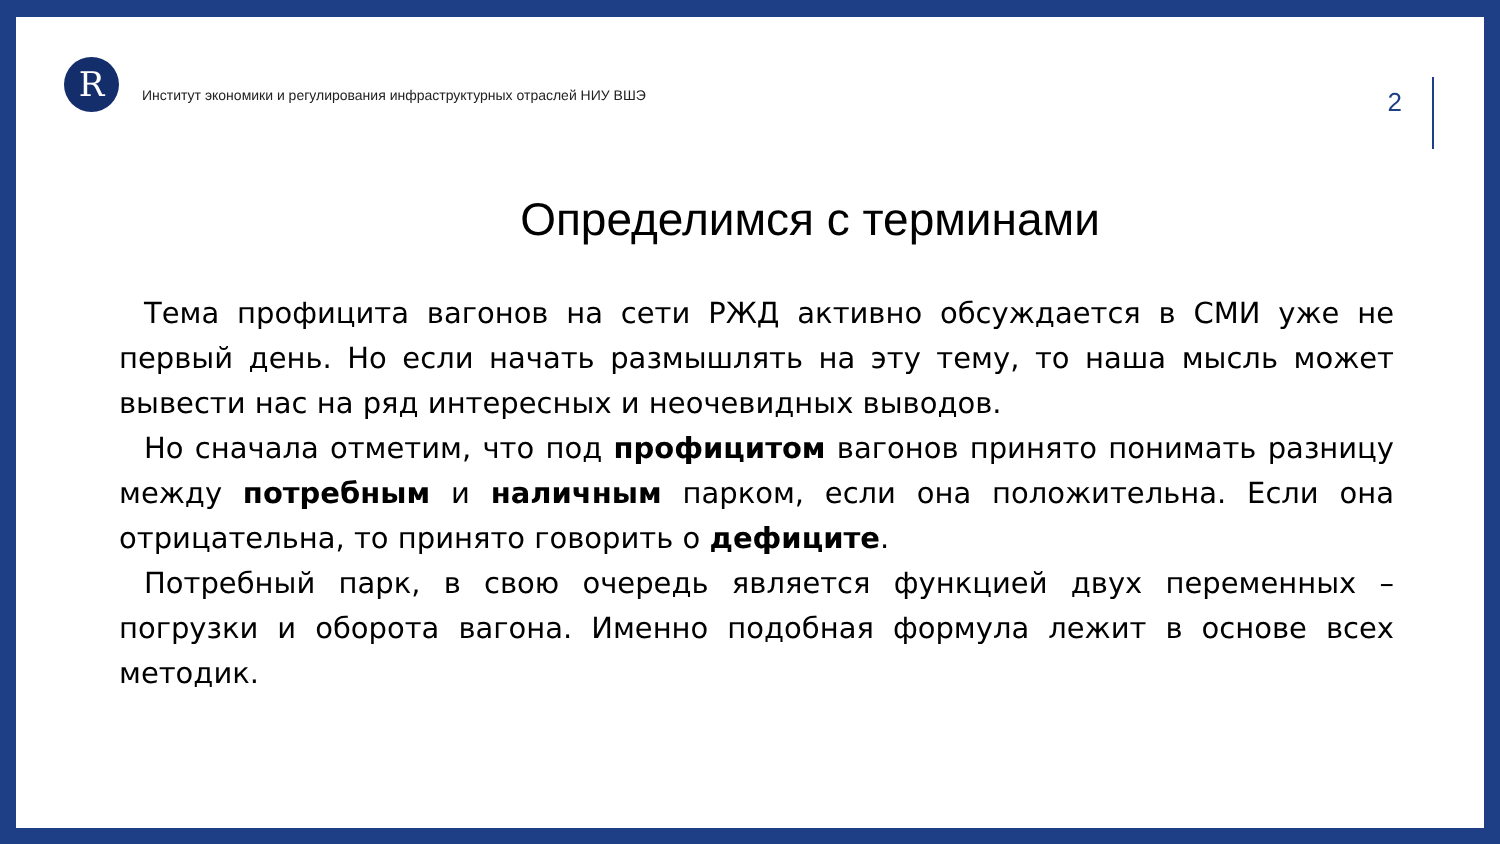R
Институт экономики и регулирования инфраструктурных отраслей НИУ ВШЭ
2
Определимся с терминами
Тема профицита вагонов на сети РЖД активно обсуждается в СМИ уже не первый день. Но если начать размышлять на эту тему, то наша мысль может вывести нас на ряд интересных и неочевидных выводов.
Но сначала отметим, что под профицитом вагонов принято понимать разницу между потребным и наличным парком, если она положительна. Если она отрицательна, то принято говорить о дефиците.
Потребный парк, в свою очередь является функцией двух переменных – погрузки и оборота вагона. Именно подобная формула лежит в основе всех методик.